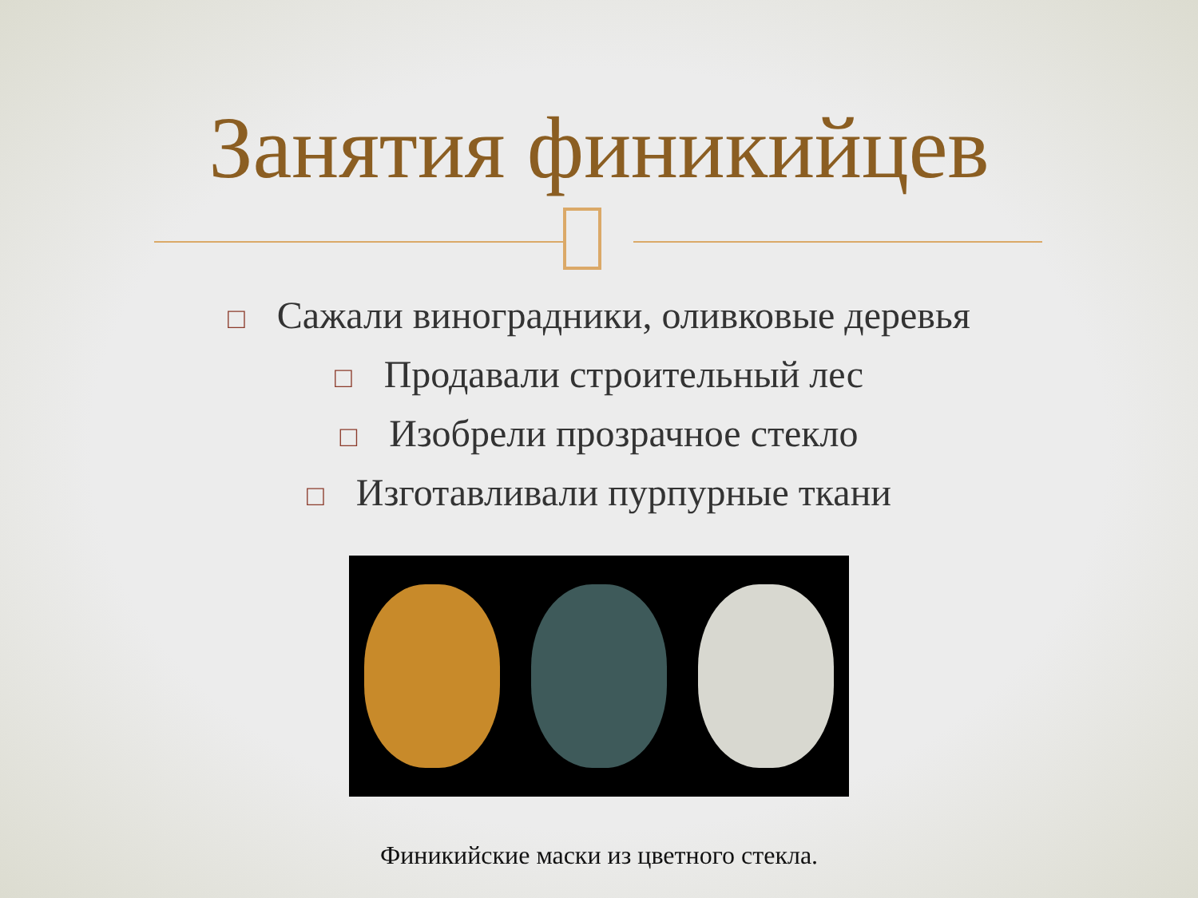Занятия финикийцев
□ Сажали виноградники, оливковые деревья
□ Продавали строительный лес
□ Изобрели прозрачное стекло
□ Изготавливали пурпурные ткани
Финикийские маски из цветного стекла.